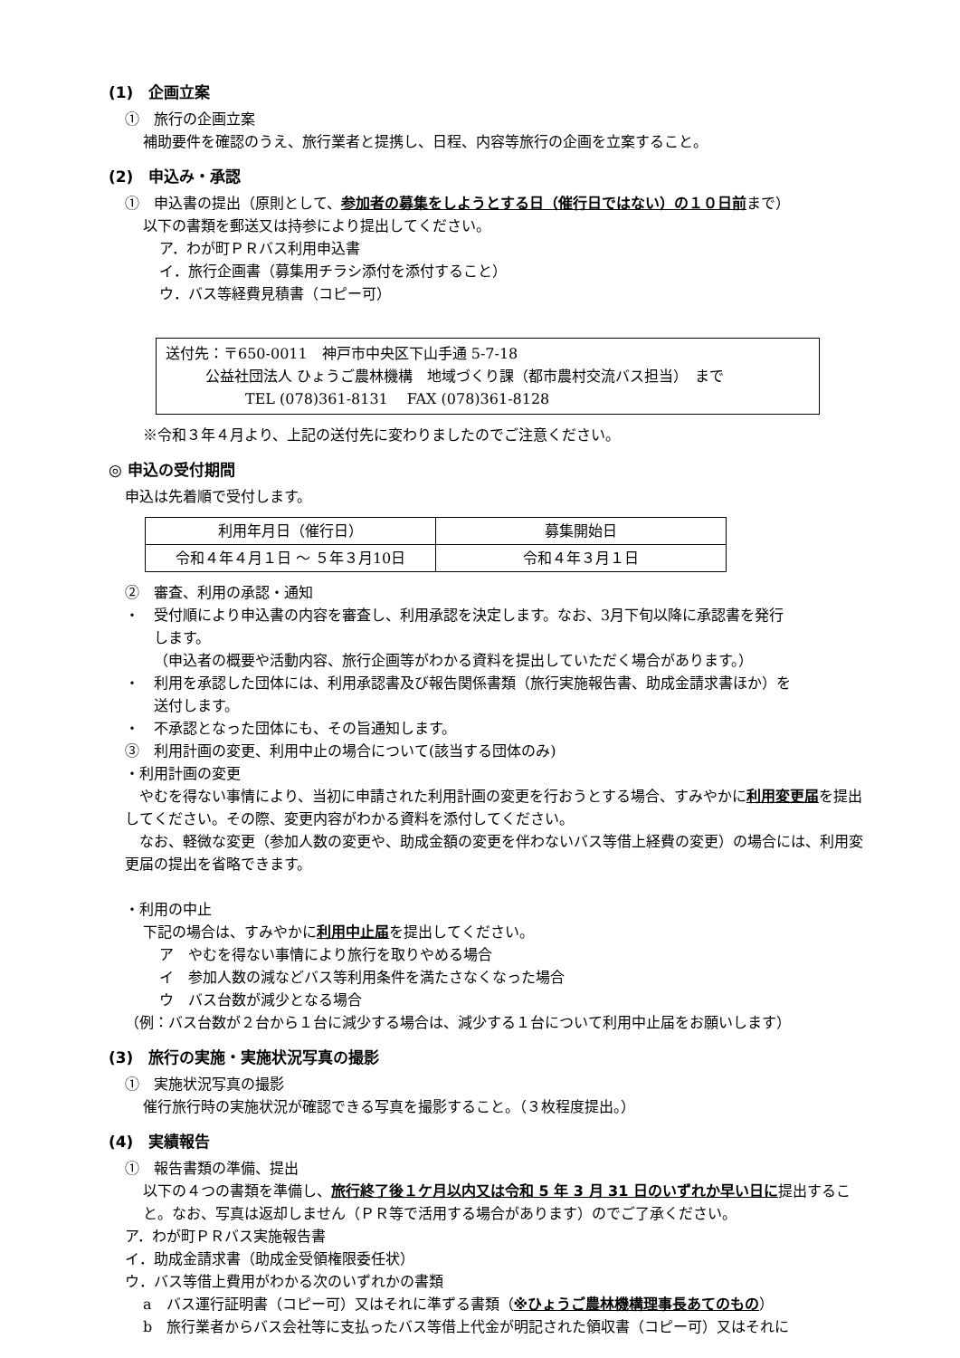(1)　企画立案
①　旅行の企画立案
補助要件を確認のうえ、旅行業者と提携し、日程、内容等旅行の企画を立案すること。
(2)　申込み・承認
①　申込書の提出（原則として、参加者の募集をしようとする日（催行日ではない）の１０日前まで）
以下の書類を郵送又は持参により提出してください。
ア．わが町ＰＲバス利用申込書
イ．旅行企画書（募集用チラシ添付を添付すること）
ウ．バス等経費見積書（コピー可）
送付先：〒650-0011　神戸市中央区下山手通 5-7-18
公益社団法人 ひょうご農林機構　地域づくり課（都市農村交流バス担当）　まで
TEL (078)361-8131　 FAX (078)361-8128
※令和３年４月より、上記の送付先に変わりましたのでご注意ください。
◎ 申込の受付期間
申込は先着順で受付します。
| 利用年月日（催行日） | 募集開始日 |
| --- | --- |
| 令和４年４月１日 ～ ５年３月10日 | 令和４年３月１日 |
②　審査、利用の承認・通知
・　受付順により申込書の内容を審査し、利用承認を決定します。なお、3月下旬以降に承認書を発行
します。
（申込者の概要や活動内容、旅行企画等がわかる資料を提出していただく場合があります。）
・　利用を承認した団体には、利用承認書及び報告関係書類（旅行実施報告書、助成金請求書ほか）を
送付します。
・　不承認となった団体にも、その旨通知します。
③　利用計画の変更、利用中止の場合について(該当する団体のみ)
・利用計画の変更
　やむを得ない事情により、当初に申請された利用計画の変更を行おうとする場合、すみやかに利用変更届を提出してください。その際、変更内容がわかる資料を添付してください。
　なお、軽微な変更（参加人数の変更や、助成金額の変更を伴わないバス等借上経費の変更）の場合には、利用変更届の提出を省略できます。
・利用の中止
下記の場合は、すみやかに利用中止届を提出してください。
ア　やむを得ない事情により旅行を取りやめる場合
イ　参加人数の減などバス等利用条件を満たさなくなった場合
ウ　バス台数が減少となる場合
（例：バス台数が２台から１台に減少する場合は、減少する１台について利用中止届をお願いします）
(3)　旅行の実施・実施状況写真の撮影
①　実施状況写真の撮影
催行旅行時の実施状況が確認できる写真を撮影すること。（３枚程度提出。）
(4)　実績報告
①　報告書類の準備、提出
以下の４つの書類を準備し、旅行終了後１ケ月以内又は令和 5 年 3 月 31 日のいずれか早い日に提出すること。なお、写真は返却しません（ＰＲ等で活用する場合があります）のでご了承ください。
ア．わが町ＰＲバス実施報告書
イ．助成金請求書（助成金受領権限委任状）
ウ．バス等借上費用がわかる次のいずれかの書類
a　バス運行証明書（コピー可）又はそれに準ずる書類（※ひょうご農林機構理事長あてのもの）
b　旅行業者からバス会社等に支払ったバス等借上代金が明記された領収書（コピー可）又はそれに